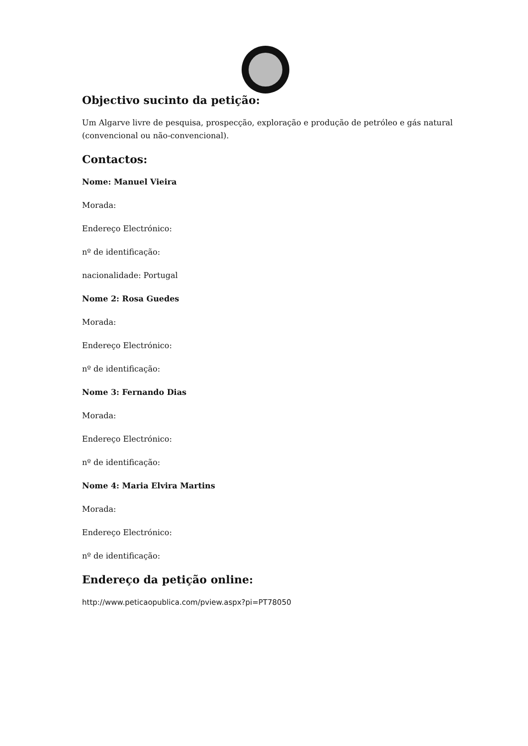Objectivo sucinto da petição:
Um Algarve livre de pesquisa, prospecção, exploração e produção de petróleo e gás natural (convencional ou não-convencional).
Contactos:
Nome: Manuel Vieira
Morada:
Endereço Electrónico:
nº de identificação:
nacionalidade: Portugal
Nome 2: Rosa Guedes
Morada:
Endereço Electrónico:
nº de identificação:
Nome 3: Fernando Dias
Morada:
Endereço Electrónico:
nº de identificação:
Nome 4: Maria Elvira Martins
Morada:
Endereço Electrónico:
nº de identificação:
Endereço da petição online:
http://www.peticaopublica.com/pview.aspx?pi=PT78050